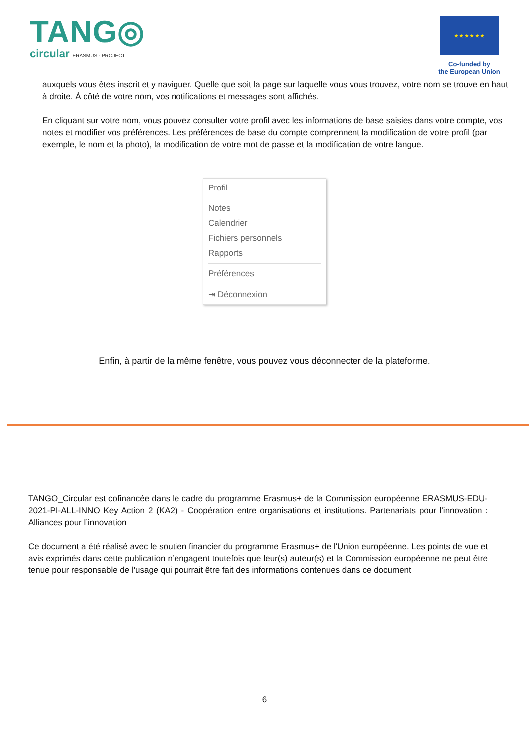TANG◎
circular ERASMUS · PROJECT
★ ★ ★ ★ ★ ★
Co-funded by
the European Union
auxquels vous êtes inscrit et y naviguer. Quelle que soit la page sur laquelle vous vous trouvez, votre nom se trouve en haut à droite. À côté de votre nom, vos notifications et messages sont affichés.
En cliquant sur votre nom, vous pouvez consulter votre profil avec les informations de base saisies dans votre compte, vos notes et modifier vos préférences. Les préférences de base du compte comprennent la modification de votre profil (par exemple, le nom et la photo), la modification de votre mot de passe et la modification de votre langue.
Profil
Notes
Calendrier
Fichiers personnels
Rapports
Préférences
⇥ Déconnexion
Enfin, à partir de la même fenêtre, vous pouvez vous déconnecter de la plateforme.
TANGO_Circular est cofinancée dans le cadre du programme Erasmus+ de la Commission européenne ERASMUS-EDU- 2021-PI-ALL-INNO Key Action 2 (KA2) - Coopération entre organisations et institutions. Partenariats pour l'innovation : Alliances pour l’innovation
Ce document a été réalisé avec le soutien financier du programme Erasmus+ de l'Union européenne. Les points de vue et avis exprimés dans cette publication n’engagent toutefois que leur(s) auteur(s) et la Commission européenne ne peut être tenue pour responsable de l'usage qui pourrait être fait des informations contenues dans ce document
6